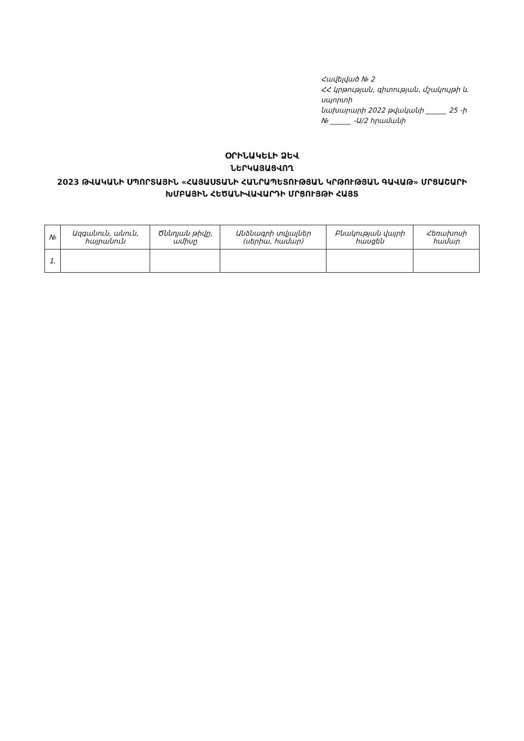Հավելված № 2
ՀՀ կրթության, գիտության, մշակույթի և սպորտի
նախարարի 2022 թվականի ______ 25 -ի
№ ______ -Ա/2 հրամանի
ՕՐԻՆԱԿԵԼԻ ՁԵՎ
ՆԵՐԿԱՅԱՑՎՈՂ
2023 ԹՎԱԿԱՆԻ ՍՊՈՐՏԱՅԻՆ «ՀԱՅԱՍՏԱՆԻ ՀԱՆՐԱՊԵՏՈՒԹՅԱՆ ԿՐԹՈՒԹՅԱՆ ԳԱՎԱԹ» ՄՐՑԱՇԱՐԻ
ԽՄԲԱՅԻՆ ՀԵԾԱՆԻՎԱՎԱՐԴԻ ՄՐՑՈՒՅԹԻ ՀԱՅՏ
| № | Ազգանուն, անուն, հայրանուն | Ծննդյան թիվը, ամիսը | Անձնագրի տվյալներ (սերիա, համար) | Բնակության վայրի հասցեն | Հեռախոսի համար |
| --- | --- | --- | --- | --- | --- |
| 1. | | | | | |